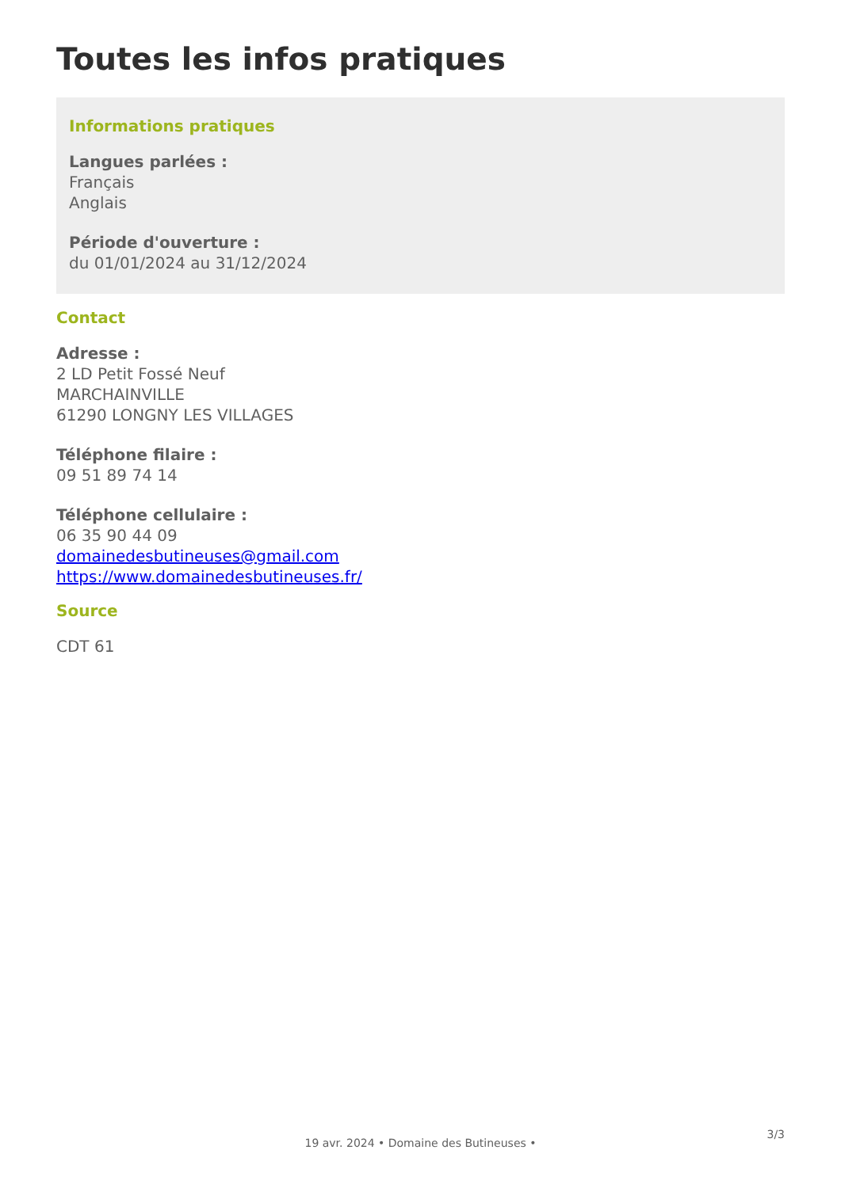Toutes les infos pratiques
Informations pratiques
Langues parlées :
Français
Anglais
Période d'ouverture :
du 01/01/2024 au 31/12/2024
Contact
Adresse :
2 LD Petit Fossé Neuf
MARCHAINVILLE
61290 LONGNY LES VILLAGES
Téléphone filaire :
09 51 89 74 14
Téléphone cellulaire :
06 35 90 44 09
domainedesbutineuses@gmail.com
https://www.domainedesbutineuses.fr/
Source
CDT 61
3/3
19 avr. 2024 • Domaine des Butineuses •